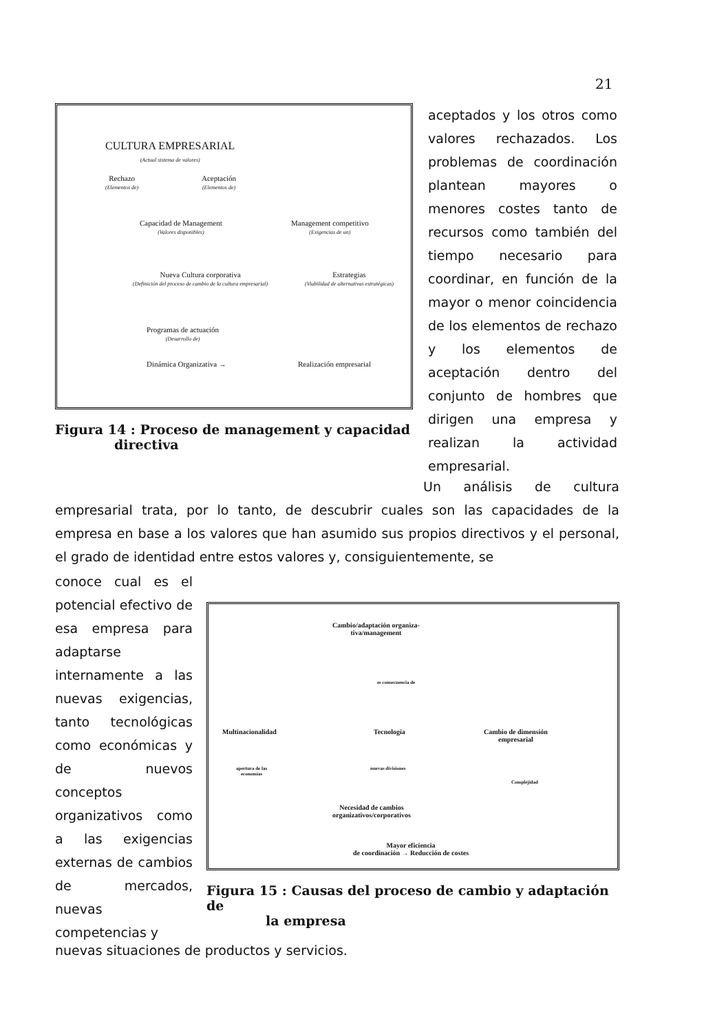21
CULTURA EMPRESARIAL
(Actual sistema de valores)
Rechazo
(Elementos de)
Aceptación
(Elementos de)
Capacidad de Management
(Valores disponibles)
Management competitivo
(Exigencias de un)
Nueva Cultura corporativa
(Definición del proceso de cambio de la cultura empresarial)
Estrategias
(Viabilidad de alternativas estratégicas)
Programas de actuación
(Desarrollo de)
Dinámica Organizativa → Realización empresarial
Figura 14 : Proceso de management y capacidad
directiva
aceptados y los otros como valores rechazados. Los problemas de coordinación plantean mayores o menores costes tanto de recursos como también del tiempo necesario para coordinar, en función de la mayor o menor coincidencia de los elementos de rechazo y los elementos de aceptación dentro del conjunto de hombres que dirigen una empresa y realizan la actividad empresarial.
Un análisis de cultura empresarial trata, por lo tanto, de descubrir cuales son las capacidades de la empresa en base a los valores que han asumido sus propios directivos y el personal, el grado de identidad entre estos valores y, consiguientemente, se
conoce cual es el potencial efectivo de esa empresa para adaptarse internamente a las nuevas exigencias, tanto tecnológicas como económicas y de nuevos conceptos organizativos como a las exigencias externas de cambios de mercados, nuevas competencias y
Cambio/adaptación organiza-
tiva/management
es consecuencia de
Multinacionalidad Tecnología
Cambio de dimensión
empresarial
apertura de las
economías
nuevas divisiones
Complejidad
Necesidad de cambios
organizativos/corporativos
Mayor eficiencia
de coordinación → Reducción de costes
Figura 15 : Causas del proceso de cambio y adaptación de
la empresa
nuevas situaciones de productos y servicios.